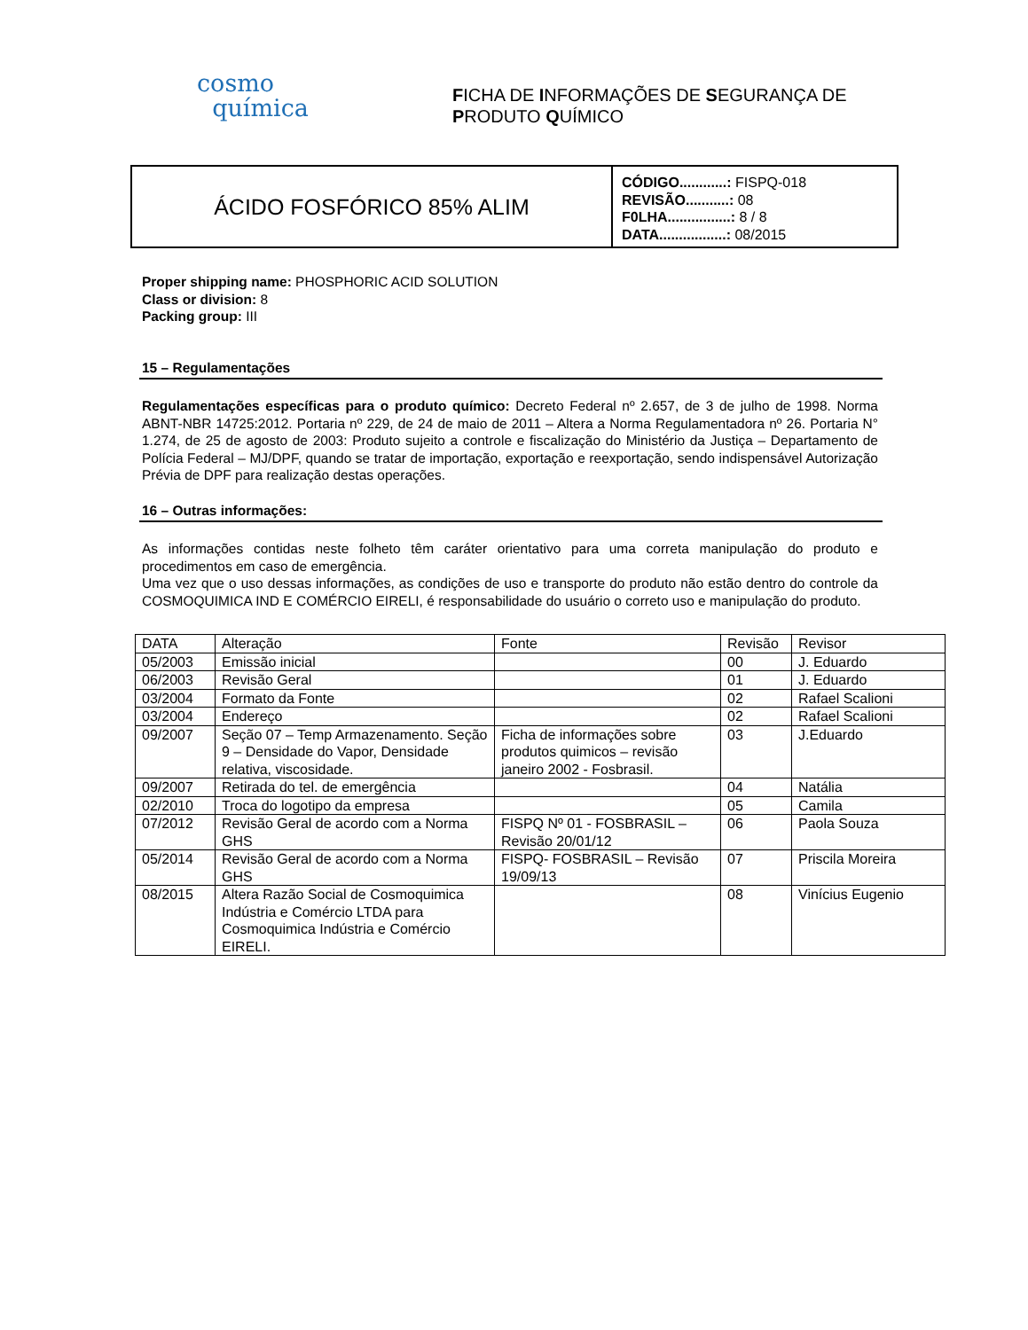cosmo
química
FICHA DE INFORMAÇÕES DE SEGURANÇA DE
PRODUTO QUÍMICO
ÁCIDO FOSFÓRICO 85% ALIM
CÓDIGO............: FISPQ-018
REVISÃO...........: 08
F0LHA................: 8 / 8
DATA.................: 08/2015
Proper shipping name: PHOSPHORIC ACID SOLUTION
Class or division: 8
Packing group: III
15 – Regulamentações
Regulamentações específicas para o produto químico: Decreto Federal nº 2.657, de 3 de julho de 1998. Norma ABNT-NBR 14725:2012. Portaria nº 229, de 24 de maio de 2011 – Altera a Norma Regulamentadora nº 26. Portaria N° 1.274, de 25 de agosto de 2003: Produto sujeito a controle e fiscalização do Ministério da Justiça – Departamento de Polícia Federal – MJ/DPF, quando se tratar de importação, exportação e reexportação, sendo indispensável Autorização Prévia de DPF para realização destas operações.
16 – Outras informações:
As informações contidas neste folheto têm caráter orientativo para uma correta manipulação do produto e procedimentos em caso de emergência.
Uma vez que o uso dessas informações, as condições de uso e transporte do produto não estão dentro do controle da COSMOQUIMICA IND E COMÉRCIO EIRELI, é responsabilidade do usuário o correto uso e manipulação do produto.
| DATA | Alteração | Fonte | Revisão | Revisor |
| 05/2003 | Emissão inicial | | 00 | J. Eduardo |
| 06/2003 | Revisão Geral | | 01 | J. Eduardo |
| 03/2004 | Formato da Fonte | | 02 | Rafael Scalioni |
| 03/2004 | Endereço | | 02 | Rafael Scalioni |
| 09/2007 | Seção 07 – Temp Armazenamento. Seção 9 – Densidade do Vapor, Densidade relativa, viscosidade. | Ficha de informações sobre produtos quimicos – revisão janeiro 2002 - Fosbrasil. | 03 | J.Eduardo |
| 09/2007 | Retirada do tel. de emergência | | 04 | Natália |
| 02/2010 | Troca do logotipo da empresa | | 05 | Camila |
| 07/2012 | Revisão Geral de acordo com a Norma GHS | FISPQ Nº 01 - FOSBRASIL – Revisão 20/01/12 | 06 | Paola Souza |
| 05/2014 | Revisão Geral de acordo com a Norma GHS | FISPQ- FOSBRASIL – Revisão 19/09/13 | 07 | Priscila Moreira |
| 08/2015 | Altera Razão Social de Cosmoquimica Indústria e Comércio LTDA para Cosmoquimica Indústria e Comércio EIRELI. | | 08 | Vinícius Eugenio |